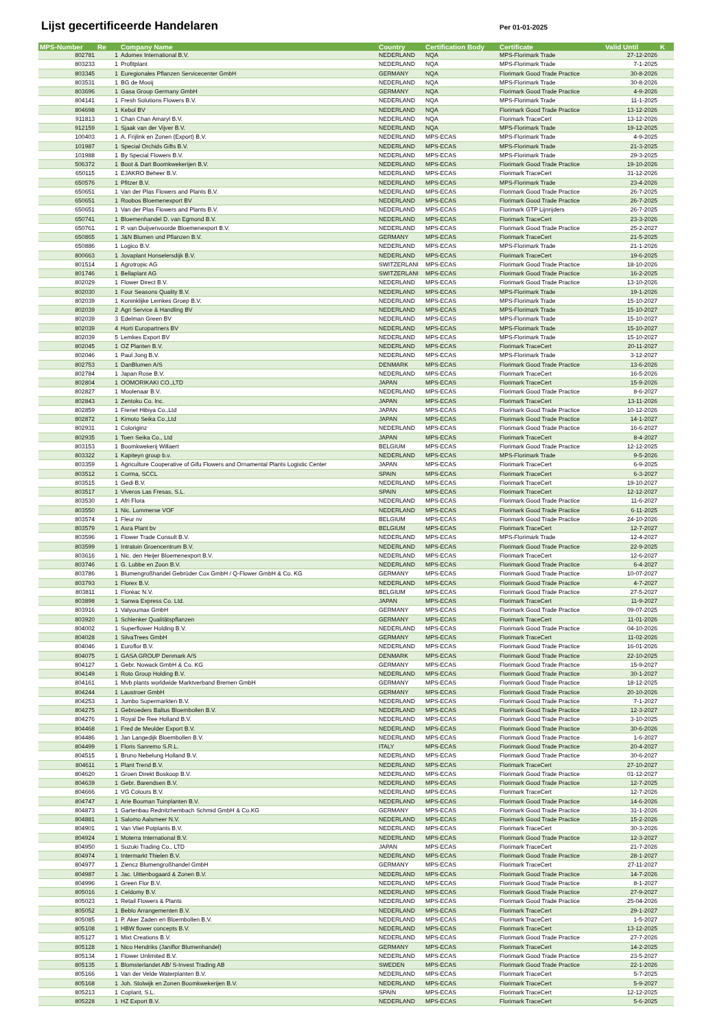Lijst gecertificeerde Handelaren
Per 01-01-2025
| MPS-Number | Re | Company Name | Country | Certification Body | Certificate | Valid Until | K |
| --- | --- | --- | --- | --- | --- | --- | --- |
| 802781 | 1 | Adomex International B.V. | NEDERLAND | NQA | MPS-Florimark Trade | 27-12-2026 | |
| 803233 | 1 | Profitplant | NEDERLAND | NQA | MPS-Florimark Trade | 7-1-2025 | |
| 803345 | 1 | Euregionales Pflanzen Servicecenter GmbH | GERMANY | NQA | Florimark Good Trade Practice | 30-8-2026 | |
| 803531 | 1 | BG de Mooij | NEDERLAND | NQA | MPS-Florimark Trade | 30-8-2026 | |
| 803696 | 1 | Gasa Group Germany GmbH | GERMANY | NQA | Florimark Good Trade Practice | 4-9-2026 | |
| 804141 | 1 | Fresh Solutions Flowers B.V. | NEDERLAND | NQA | MPS-Florimark Trade | 11-1-2025 | |
| 804698 | 1 | Kebol BV | NEDERLAND | NQA | Florimark Good Trade Practice | 13-12-2026 | |
| 911813 | 1 | Chan Chan Amaryl B.V. | NEDERLAND | NQA | Florimark TraceCert | 13-12-2026 | |
| 912159 | 1 | Sjaak van der Vijver B.V. | NEDERLAND | NQA | MPS-Florimark Trade | 19-12-2025 | |
| 100403 | 1 | A. Frijlink en Zonen (Export) B.V. | NEDERLAND | MPS-ECAS | MPS-Florimark Trade | 4-9-2025 | |
| 101987 | 1 | Special Orchids Gifts B.V. | NEDERLAND | MPS-ECAS | MPS-Florimark Trade | 21-3-2025 | |
| 101988 | 1 | By Special Flowers B.V. | NEDERLAND | MPS-ECAS | MPS-Florimark Trade | 29-3-2025 | |
| 506372 | 1 | Boot & Dart Boomkwekerijen B.V. | NEDERLAND | MPS-ECAS | Florimark Good Trade Practice | 19-10-2026 | |
| 650115 | 1 | EJAKRO Beheer B.V. | NEDERLAND | MPS-ECAS | Florimark TraceCert | 31-12-2026 | |
| 650576 | 1 | Pfitzer B.V. | NEDERLAND | MPS-ECAS | MPS-Florimark Trade | 23-4-2026 | |
| 650651 | 1 | Van der Plas Flowers and Plants B.V. | NEDERLAND | MPS-ECAS | Florimark Good Trade Practice | 26-7-2025 | |
| 650651 | 1 | Roobos Bloemenexport BV | NEDERLAND | MPS-ECAS | Florimark Good Trade Practice | 26-7-2025 | |
| 650651 | 1 | Van der Plas Flowers and Plants B.V. | NEDERLAND | MPS-ECAS | Florimark GTP Lijnrijders | 26-7-2025 | |
| 650741 | 1 | Bloemenhandel D. van Egmond B.V. | NEDERLAND | MPS-ECAS | Florimark TraceCert | 23-3-2026 | |
| 650761 | 1 | P. van Duijvenvoorde Bloemenexport B.V. | NEDERLAND | MPS-ECAS | Florimark Good Trade Practice | 25-2-2027 | |
| 650865 | 1 | J&N Blumen und Pflanzen B.V. | GERMANY | MPS-ECAS | Florimark TraceCert | 21-5-2025 | |
| 650886 | 1 | Logico B.V. | NEDERLAND | MPS-ECAS | MPS-Florimark Trade | 21-1-2026 | |
| 800663 | 1 | Jovaplant Honselersdijk B.V. | NEDERLAND | MPS-ECAS | Florimark TraceCert | 19-6-2025 | |
| 801514 | 1 | Agrotropic AG | SWITZERLANI | MPS-ECAS | Florimark Good Trade Practice | 18-10-2026 | |
| 801746 | 1 | Bellaplant AG | SWITZERLANI | MPS-ECAS | Florimark Good Trade Practice | 16-2-2025 | |
| 802029 | 1 | Flower Direct B.V. | NEDERLAND | MPS-ECAS | Florimark Good Trade Practice | 13-10-2026 | |
| 802030 | 1 | Four Seasons Quality B.V. | NEDERLAND | MPS-ECAS | MPS-Florimark Trade | 19-1-2026 | |
| 802039 | 1 | Koninklijke Lemkes Groep B.V. | NEDERLAND | MPS-ECAS | MPS-Florimark Trade | 15-10-2027 | |
| 802039 | 2 | Agri Service & Handling BV | NEDERLAND | MPS-ECAS | MPS-Florimark Trade | 15-10-2027 | |
| 802039 | 3 | Edelman Green BV | NEDERLAND | MPS-ECAS | MPS-Florimark Trade | 15-10-2027 | |
| 802039 | 4 | Horti Europartners BV | NEDERLAND | MPS-ECAS | MPS-Florimark Trade | 15-10-2027 | |
| 802039 | 5 | Lemkes Export BV | NEDERLAND | MPS-ECAS | MPS-Florimark Trade | 15-10-2027 | |
| 802045 | 1 | OZ Planten B.V. | NEDERLAND | MPS-ECAS | Florimark TraceCert | 20-11-2027 | |
| 802046 | 1 | Paul Jong B.V. | NEDERLAND | MPS-ECAS | MPS-Florimark Trade | 3-12-2027 | |
| 802753 | 1 | DanBlumen A/S | DENMARK | MPS-ECAS | Florimark Good Trade Practice | 13-6-2026 | |
| 802784 | 1 | Japan Rose B.V. | NEDERLAND | MPS-ECAS | Florimark TraceCert | 16-5-2026 | |
| 802804 | 1 | OOMORIKAKI CO.,LTD | JAPAN | MPS-ECAS | Florimark TraceCert | 15-9-2026 | |
| 802827 | 1 | Moolenaar B.V. | NEDERLAND | MPS-ECAS | Florimark Good Trade Practice | 8-6-2027 | |
| 802843 | 1 | Zentoku Co. Inc. | JAPAN | MPS-ECAS | Florimark TraceCert | 13-11-2026 | |
| 802859 | 1 | Frenet Hibiya Co.,Ltd | JAPAN | MPS-ECAS | Florimark Good Trade Practice | 10-12-2026 | |
| 802872 | 1 | Kimoto Seika Co.,Ltd | JAPAN | MPS-ECAS | Florimark Good Trade Practice | 14-1-2027 | |
| 802931 | 1 | Coloriginz | NEDERLAND | MPS-ECAS | Florimark Good Trade Practice | 16-6-2027 | |
| 802935 | 1 | Toen Seika Co., Ltd | JAPAN | MPS-ECAS | Florimark TraceCert | 8-4-2027 | |
| 803153 | 1 | Boomkwekerij Willaert | BELGIUM | MPS-ECAS | Florimark Good Trade Practice | 12-12-2025 | |
| 803322 | 1 | Kapiteyn group b.v. | NEDERLAND | MPS-ECAS | MPS-Florimark Trade | 9-5-2026 | |
| 803359 | 1 | Agriculture Cooperative of Gifu Flowers and Ornamental Plants Logistic Center | JAPAN | MPS-ECAS | Florimark TraceCert | 6-9-2025 | |
| 803512 | 1 | Corma, SCCL | SPAIN | MPS-ECAS | Florimark TraceCert | 6-3-2027 | |
| 803515 | 1 | Gedi B.V. | NEDERLAND | MPS-ECAS | Florimark TraceCert | 19-10-2027 | |
| 803517 | 1 | Viveros Las Fresas, S.L. | SPAIN | MPS-ECAS | Florimark TraceCert | 12-12-2027 | |
| 803530 | 1 | Afri Flora | NEDERLAND | MPS-ECAS | Florimark Good Trade Practice | 11-6-2027 | |
| 803550 | 1 | Nic. Lommerse VOF | NEDERLAND | MPS-ECAS | Florimark Good Trade Practice | 6-11-2025 | |
| 803574 | 1 | Fleur nv | BELGIUM | MPS-ECAS | Florimark Good Trade Practice | 24-10-2026 | |
| 803579 | 1 | Asra Plant bv | BELGIUM | MPS-ECAS | Florimark TraceCert | 12-7-2027 | |
| 803596 | 1 | Flower Trade Consult B.V. | NEDERLAND | MPS-ECAS | MPS-Florimark Trade | 12-4-2027 | |
| 803599 | 1 | Intratuin Groencentrum B.V. | NEDERLAND | MPS-ECAS | Florimark Good Trade Practice | 22-9-2025 | |
| 803616 | 1 | Nic. den Heijer Bloemenexport B.V. | NEDERLAND | MPS-ECAS | Florimark TraceCert | 12-6-2027 | |
| 803746 | 1 | G. Lubbe en Zoon B.V. | NEDERLAND | MPS-ECAS | Florimark Good Trade Practice | 6-4-2027 | |
| 803786 | 1 | Blumengroßhandel Gebrüder Cox GmbH / Q-Flower GmbH & Co. KG | GERMANY | MPS-ECAS | Florimark Good Trade Practice | 10-07-2027 | |
| 803793 | 1 | Florex B.V. | NEDERLAND | MPS-ECAS | Florimark Good Trade Practice | 4-7-2027 | |
| 803811 | 1 | Floréac N.V. | BELGIUM | MPS-ECAS | Florimark Good Trade Practice | 27-5-2027 | |
| 803898 | 1 | Sanwa Express Co. Ltd. | JAPAN | MPS-ECAS | Florimark TraceCert | 11-9-2027 | |
| 803916 | 1 | Valyoumax GmbH | GERMANY | MPS-ECAS | Florimark Good Trade Practice | 09-07-2025 | |
| 803920 | 1 | Schlenker Qualitätspflanzen | GERMANY | MPS-ECAS | Florimark TraceCert | 11-01-2026 | |
| 804002 | 1 | Superflower Holding B.V. | NEDERLAND | MPS-ECAS | Florimark Good Trade Practice | 04-10-2026 | |
| 804028 | 1 | SilvaTrees GmbH | GERMANY | MPS-ECAS | Florimark TraceCert | 11-02-2026 | |
| 804046 | 1 | Euroflor B.V. | NEDERLAND | MPS-ECAS | Florimark Good Trade Practice | 16-01-2026 | |
| 804075 | 1 | GASA GROUP Denmark A/S | DENMARK | MPS-ECAS | Florimark Good Trade Practice | 22-10-2025 | |
| 804127 | 1 | Gebr. Nowack GmbH & Co. KG | GERMANY | MPS-ECAS | Florimark Good Trade Practice | 15-9-2027 | |
| 804149 | 1 | Roto Group Holding B.V. | NEDERLAND | MPS-ECAS | Florimark Good Trade Practice | 30-1-2027 | |
| 804161 | 1 | Mvb plants worldwide Marktverband Bremen GmbH | GERMANY | MPS-ECAS | Florimark Good Trade Practice | 18-12-2025 | |
| 804244 | 1 | Laustroer GmbH | GERMANY | MPS-ECAS | Florimark Good Trade Practice | 20-10-2026 | |
| 804253 | 1 | Jumbo Supermarkten B.V. | NEDERLAND | MPS-ECAS | Florimark Good Trade Practice | 7-1-2027 | |
| 804275 | 1 | Gebroeders Baltus Bloembollen B.V. | NEDERLAND | MPS-ECAS | Florimark Good Trade Practice | 12-3-2027 | |
| 804276 | 1 | Royal De Ree Holland B.V. | NEDERLAND | MPS-ECAS | Florimark Good Trade Practice | 3-10-2025 | |
| 804468 | 1 | Fred de Meulder Export B.V. | NEDERLAND | MPS-ECAS | Florimark Good Trade Practice | 30-6-2026 | |
| 804486 | 1 | Jan Langedijk Bloembollen B.V. | NEDERLAND | MPS-ECAS | Florimark Good Trade Practice | 1-6-2027 | |
| 804499 | 1 | Floris Sanremo S.R.L. | ITALY | MPS-ECAS | Florimark Good Trade Practice | 20-4-2027 | |
| 804515 | 1 | Bruno Nebelung Holland B.V. | NEDERLAND | MPS-ECAS | Florimark Good Trade Practice | 30-6-2027 | |
| 804611 | 1 | Plant Trend B.V. | NEDERLAND | MPS-ECAS | Florimark TraceCert | 27-10-2027 | |
| 804620 | 1 | Groen Direkt Boskoop B.V. | NEDERLAND | MPS-ECAS | Florimark Good Trade Practice | 01-12-2027 | |
| 804639 | 1 | Gebr. Barendsen B.V. | NEDERLAND | MPS-ECAS | Florimark Good Trade Practice | 12-7-2025 | |
| 804666 | 1 | VG Colours B.V. | NEDERLAND | MPS-ECAS | Florimark TraceCert | 12-7-2026 | |
| 804747 | 1 | Arie Bouman Tuinplanten B.V. | NEDERLAND | MPS-ECAS | Florimark Good Trade Practice | 14-6-2026 | |
| 804873 | 1 | Gartenbau Rednitzhembach Schmid GmbH & Co.KG | GERMANY | MPS-ECAS | Florimark Good Trade Practice | 31-1-2026 | |
| 804881 | 1 | Salomo Aalsmeer N.V. | NEDERLAND | MPS-ECAS | Florimark Good Trade Practice | 15-2-2026 | |
| 804901 | 1 | Van Vliet Potplants B.V. | NEDERLAND | MPS-ECAS | Florimark TraceCert | 30-3-2026 | |
| 804924 | 1 | Moterra International B.V. | NEDERLAND | MPS-ECAS | Florimark Good Trade Practice | 12-3-2027 | |
| 804950 | 1 | Suzuki Trading Co., LTD | JAPAN | MPS-ECAS | Florimark TraceCert | 21-7-2026 | |
| 804974 | 1 | Intermarkt Thielen B.V. | NEDERLAND | MPS-ECAS | Florimark Good Trade Practice | 28-1-2027 | |
| 804977 | 1 | Ziencz Blumengroßhandel GmbH | GERMANY | MPS-ECAS | Florimark TraceCert | 27-11-2027 | |
| 804987 | 1 | Jac. Uittenbogaard & Zonen B.V. | NEDERLAND | MPS-ECAS | Florimark Good Trade Practice | 14-7-2026 | |
| 804996 | 1 | Green Flor B.V. | NEDERLAND | MPS-ECAS | Florimark Good Trade Practice | 8-1-2027 | |
| 805016 | 1 | Celdomy B.V. | NEDERLAND | MPS-ECAS | Florimark Good Trade Practice | 27-9-2027 | |
| 805023 | 1 | Retail Flowers & Plants | NEDERLAND | MPS-ECAS | Florimark Good Trade Practice | 25-04-2026 | |
| 805052 | 1 | Beblo Arrangementen B.V. | NEDERLAND | MPS-ECAS | Florimark TraceCert | 29-1-2027 | |
| 805085 | 1 | P. Aker Zaden en Bloembollen B.V. | NEDERLAND | MPS-ECAS | Florimark TraceCert | 1-5-2027 | |
| 805108 | 1 | HBW flower concepts B.V. | NEDERLAND | MPS-ECAS | Florimark TraceCert | 13-12-2025 | |
| 805127 | 1 | Mixt Creations B.V. | NEDERLAND | MPS-ECAS | Florimark Good Trade Practice | 27-7-2026 | |
| 805128 | 1 | Nico Hendriks (Janiflor Blumenhandel) | GERMANY | MPS-ECAS | Florimark TraceCert | 14-2-2025 | |
| 805134 | 1 | Flower Unlimited B.V. | NEDERLAND | MPS-ECAS | Florimark Good Trade Practice | 23-5-2027 | |
| 805135 | 1 | Blomsterlandet AB/ S-Invest Trading AB | SWEDEN | MPS-ECAS | Florimark Good Trade Practice | 22-1-2026 | |
| 805166 | 1 | Van der Velde Waterplanten B.V. | NEDERLAND | MPS-ECAS | Florimark TraceCert | 5-7-2025 | |
| 805168 | 1 | Joh. Stolwijk en Zonen Boomkwekerijen B.V. | NEDERLAND | MPS-ECAS | Florimark TraceCert | 5-9-2027 | |
| 805213 | 1 | Coplant, S.L. | SPAIN | MPS-ECAS | Florimark TraceCert | 12-12-2025 | |
| 805228 | 1 | HZ Export B.V. | NEDERLAND | MPS-ECAS | Florimark TraceCert | 5-6-2025 | |